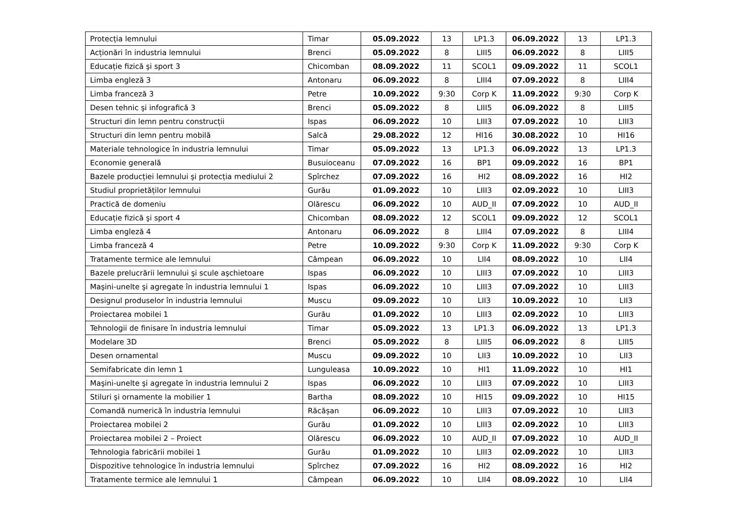| Protecția lemnului | Timar | 05.09.2022 | 13 | LP1.3 | 06.09.2022 | 13 | LP1.3 |
| Acționări în industria lemnului | Brenci | 05.09.2022 | 8 | LIII5 | 06.09.2022 | 8 | LIII5 |
| Educație fizică şi sport 3 | Chicomban | 08.09.2022 | 11 | SCOL1 | 09.09.2022 | 11 | SCOL1 |
| Limba engleză 3 | Antonaru | 06.09.2022 | 8 | LIII4 | 07.09.2022 | 8 | LIII4 |
| Limba franceză 3 | Petre | 10.09.2022 | 9:30 | Corp K | 11.09.2022 | 9:30 | Corp K |
| Desen tehnic şi infografică 3 | Brenci | 05.09.2022 | 8 | LIII5 | 06.09.2022 | 8 | LIII5 |
| Structuri din lemn pentru construcții | Ispas | 06.09.2022 | 10 | LIII3 | 07.09.2022 | 10 | LIII3 |
| Structuri din lemn pentru mobilă | Salcă | 29.08.2022 | 12 | HI16 | 30.08.2022 | 10 | HI16 |
| Materiale tehnologice în industria lemnului | Timar | 05.09.2022 | 13 | LP1.3 | 06.09.2022 | 13 | LP1.3 |
| Economie generală | Busuioceanu | 07.09.2022 | 16 | BP1 | 09.09.2022 | 16 | BP1 |
| Bazele producției lemnului şi protecția mediului 2 | Spîrchez | 07.09.2022 | 16 | HI2 | 08.09.2022 | 16 | HI2 |
| Studiul proprietăților lemnului | Gurău | 01.09.2022 | 10 | LIII3 | 02.09.2022 | 10 | LIII3 |
| Practică de domeniu | Olărescu | 06.09.2022 | 10 | AUD_II | 07.09.2022 | 10 | AUD_II |
| Educație fizică şi sport 4 | Chicomban | 08.09.2022 | 12 | SCOL1 | 09.09.2022 | 12 | SCOL1 |
| Limba engleză 4 | Antonaru | 06.09.2022 | 8 | LIII4 | 07.09.2022 | 8 | LIII4 |
| Limba franceză 4 | Petre | 10.09.2022 | 9:30 | Corp K | 11.09.2022 | 9:30 | Corp K |
| Tratamente termice ale lemnului | Câmpean | 06.09.2022 | 10 | LII4 | 08.09.2022 | 10 | LII4 |
| Bazele prelucrării lemnului şi scule aşchietoare | Ispas | 06.09.2022 | 10 | LIII3 | 07.09.2022 | 10 | LIII3 |
| Maşini-unelte şi agregate în industria lemnului 1 | Ispas | 06.09.2022 | 10 | LIII3 | 07.09.2022 | 10 | LIII3 |
| Designul produselor în industria lemnului | Muscu | 09.09.2022 | 10 | LII3 | 10.09.2022 | 10 | LII3 |
| Proiectarea mobilei 1 | Gurău | 01.09.2022 | 10 | LIII3 | 02.09.2022 | 10 | LIII3 |
| Tehnologii de finisare în industria lemnului | Timar | 05.09.2022 | 13 | LP1.3 | 06.09.2022 | 13 | LP1.3 |
| Modelare 3D | Brenci | 05.09.2022 | 8 | LIII5 | 06.09.2022 | 8 | LIII5 |
| Desen ornamental | Muscu | 09.09.2022 | 10 | LII3 | 10.09.2022 | 10 | LII3 |
| Semifabricate din lemn 1 | Lunguleasa | 10.09.2022 | 10 | HI1 | 11.09.2022 | 10 | HI1 |
| Maşini-unelte şi agregate în industria lemnului 2 | Ispas | 06.09.2022 | 10 | LIII3 | 07.09.2022 | 10 | LIII3 |
| Stiluri şi ornamente la mobilier 1 | Bartha | 08.09.2022 | 10 | HI15 | 09.09.2022 | 10 | HI15 |
| Comandă numerică în industria lemnului | Răcășan | 06.09.2022 | 10 | LIII3 | 07.09.2022 | 10 | LIII3 |
| Proiectarea mobilei 2 | Gurău | 01.09.2022 | 10 | LIII3 | 02.09.2022 | 10 | LIII3 |
| Proiectarea mobilei 2 – Proiect | Olărescu | 06.09.2022 | 10 | AUD_II | 07.09.2022 | 10 | AUD_II |
| Tehnologia fabricării mobilei 1 | Gurău | 01.09.2022 | 10 | LIII3 | 02.09.2022 | 10 | LIII3 |
| Dispozitive tehnologice în industria lemnului | Spîrchez | 07.09.2022 | 16 | HI2 | 08.09.2022 | 16 | HI2 |
| Tratamente termice ale lemnului 1 | Câmpean | 06.09.2022 | 10 | LII4 | 08.09.2022 | 10 | LII4 |